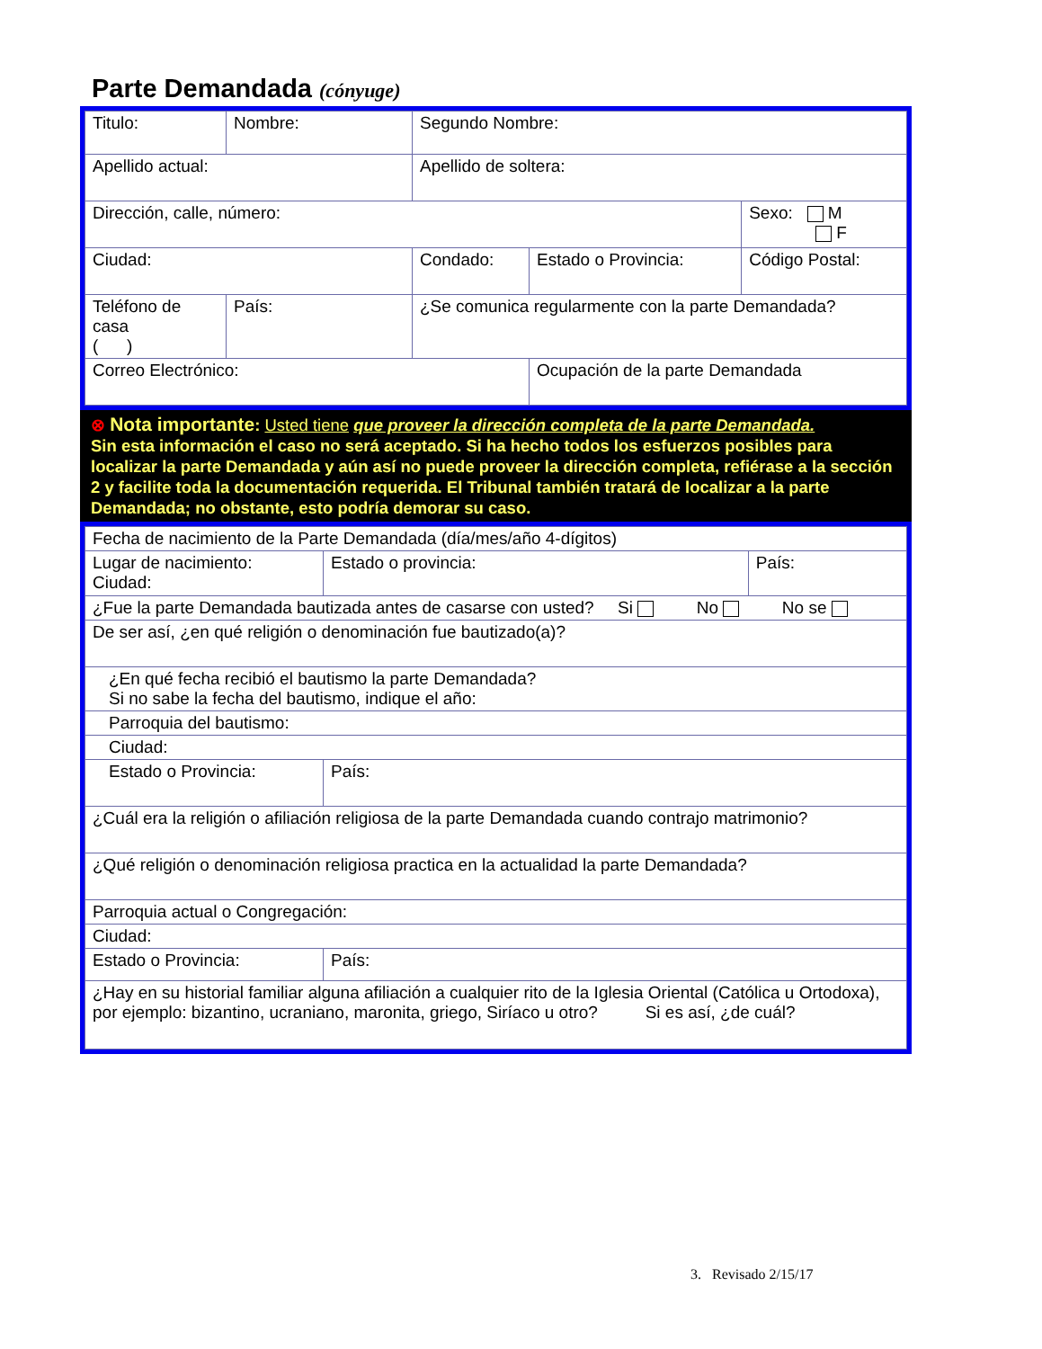Parte Demandada (cónyuge)
| Titulo: | Nombre: | Segundo Nombre: | | |
| Apellido actual: | | Apellido de soltera: | | |
| Dirección, calle, número: | | | | Sexo: M F |
| Ciudad: | | Condado: | Estado o Provincia: | Código Postal: |
| Teléfono de casa ( ) | País: | ¿Se comunica regularmente con la parte Demandada? | | |
| Correo Electrónico: | | | Ocupación de la parte Demandada | |
⊗ Nota importante: Usted tiene que proveer la dirección completa de la parte Demandada.
Sin esta información el caso no será aceptado. Si ha hecho todos los esfuerzos posibles para localizar la parte Demandada y aún así no puede proveer la dirección completa, refiérase a la sección 2 y facilite toda la documentación requerida. El Tribunal también tratará de localizar a la parte Demandada; no obstante, esto podría demorar su caso.
| Fecha de nacimiento de la Parte Demandada (día/mes/año 4-dígitos) | | | |
| Lugar de nacimiento: Ciudad: | | Estado o provincia: | País: |
| ¿Fue la parte Demandada bautizada antes de casarse con usted? Si No No se | | | |
| De ser así, ¿en qué religión o denominación fue bautizado(a)? | | | |
| ¿En qué fecha recibió el bautismo la parte Demandada? Si no sabe la fecha del bautismo, indique el año: | | | |
| Parroquia del bautismo: | | | |
| Ciudad: | | | |
| Estado o Provincia: | País: | | |
| ¿Cuál era la religión o afiliación religiosa de la parte Demandada cuando contrajo matrimonio? | | | |
| ¿Qué religión o denominación religiosa practica en la actualidad la parte Demandada? | | | |
| Parroquia actual o Congregación: | | | |
| Ciudad: | | | |
| Estado o Provincia: | | País: | |
| ¿Hay en su historial familiar alguna afiliación a cualquier rito de la Iglesia Oriental (Católica u Ortodoxa), por ejemplo: bizantino, ucraniano, maronita, griego, Siríaco u otro? Si es así, ¿de cuál? | | | |
3. Revisado 2/15/17